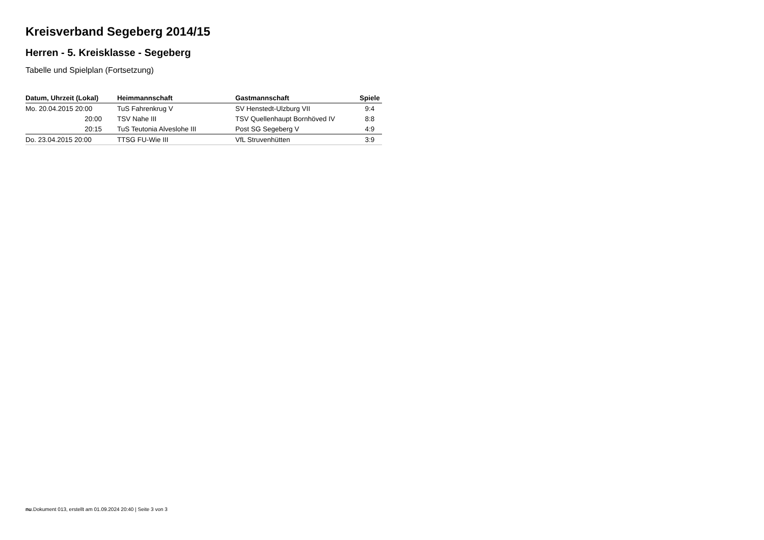Kreisverband Segeberg 2014/15
Herren - 5. Kreisklasse - Segeberg
Tabelle und Spielplan (Fortsetzung)
| Datum, Uhrzeit (Lokal) | Heimmannschaft | Gastmannschaft | Spiele |
| --- | --- | --- | --- |
| Mo. 20.04.2015 20:00 | TuS Fahrenkrug V | SV Henstedt-Ulzburg VII | 9:4 |
| 20:00 | TSV Nahe III | TSV Quellenhaupt Bornhöved IV | 8:8 |
| 20:15 | TuS Teutonia Alveslohe III | Post SG Segeberg V | 4:9 |
| Do. 23.04.2015 20:00 | TTSG FU-Wie III | VfL Struvenhütten | 3:9 |
nu.Dokument 013, erstellt am 01.09.2024 20:40 | Seite 3 von 3